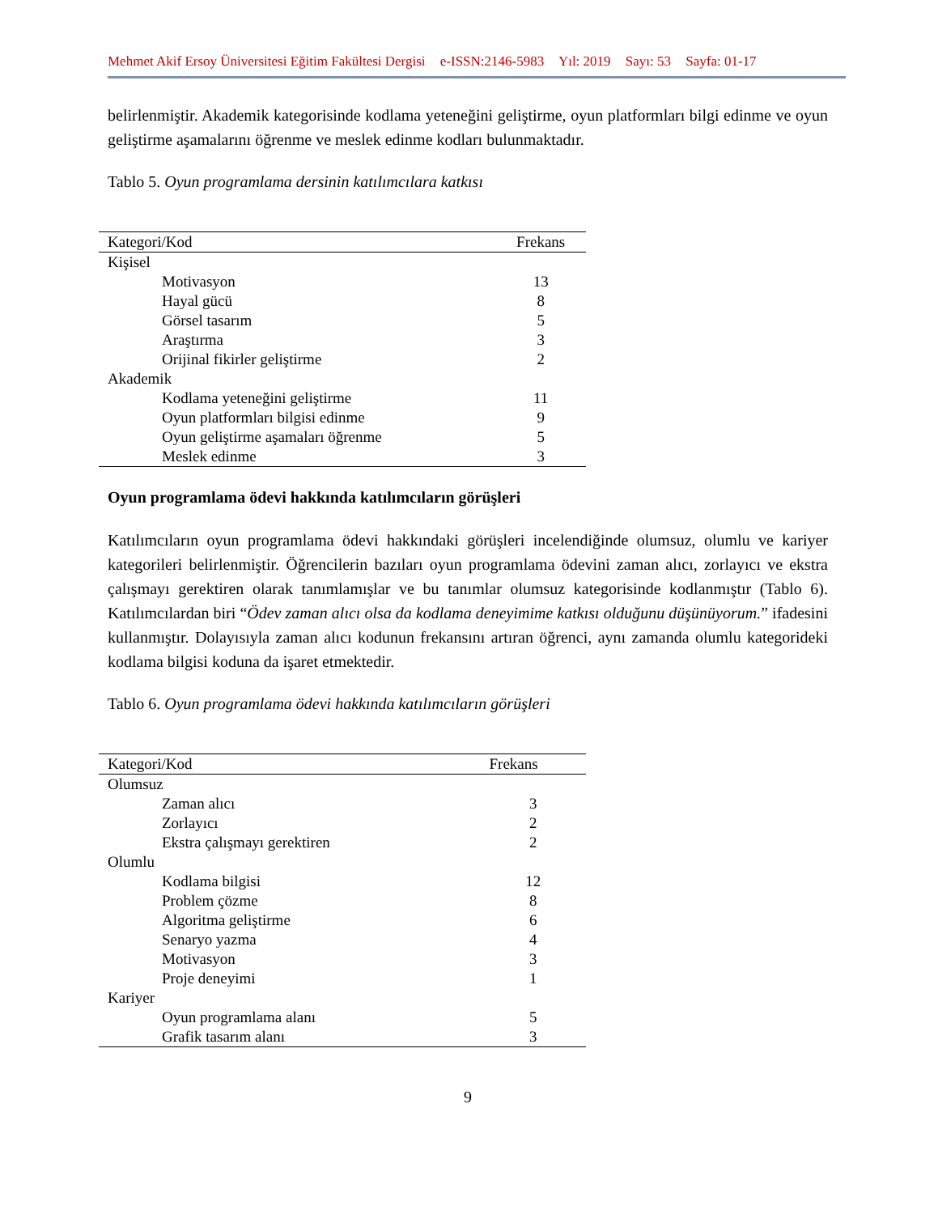Mehmet Akif Ersoy Üniversitesi Eğitim Fakültesi Dergisi e-ISSN:2146-5983 Yıl: 2019 Sayı: 53 Sayfa: 01-17
belirlenmiştir. Akademik kategorisinde kodlama yeteneğini geliştirme, oyun platformları bilgi edinme ve oyun geliştirme aşamalarını öğrenme ve meslek edinme kodları bulunmaktadır.
Tablo 5. Oyun programlama dersinin katılımcılara katkısı
| Kategori/Kod | Frekans |
| --- | --- |
| Kişisel | |
| Motivasyon | 13 |
| Hayal gücü | 8 |
| Görsel tasarım | 5 |
| Araştırma | 3 |
| Orijinal fikirler geliştirme | 2 |
| Akademik | |
| Kodlama yeteneğini geliştirme | 11 |
| Oyun platformları bilgisi edinme | 9 |
| Oyun geliştirme aşamaları öğrenme | 5 |
| Meslek edinme | 3 |
Oyun programlama ödevi hakkında katılımcıların görüşleri
Katılımcıların oyun programlama ödevi hakkındaki görüşleri incelendiğinde olumsuz, olumlu ve kariyer kategorileri belirlenmiştir. Öğrencilerin bazıları oyun programlama ödevini zaman alıcı, zorlayıcı ve ekstra çalışmayı gerektiren olarak tanımlamışlar ve bu tanımlar olumsuz kategorisinde kodlanmıştır (Tablo 6). Katılımcılardan biri “Ödev zaman alıcı olsa da kodlama deneyimime katkısı olduğunu düşünüyorum.” ifadesini kullanmıştır. Dolayısıyla zaman alıcı kodunun frekansını artıran öğrenci, aynı zamanda olumlu kategorideki kodlama bilgisi koduna da işaret etmektedir.
Tablo 6. Oyun programlama ödevi hakkında katılımcıların görüşleri
| Kategori/Kod | Frekans |
| --- | --- |
| Olumsuz | |
| Zaman alıcı | 3 |
| Zorlayıcı | 2 |
| Ekstra çalışmayı gerektiren | 2 |
| Olumlu | |
| Kodlama bilgisi | 12 |
| Problem çözme | 8 |
| Algoritma geliştirme | 6 |
| Senaryo yazma | 4 |
| Motivasyon | 3 |
| Proje deneyimi | 1 |
| Kariyer | |
| Oyun programlama alanı | 5 |
| Grafik tasarım alanı | 3 |
9